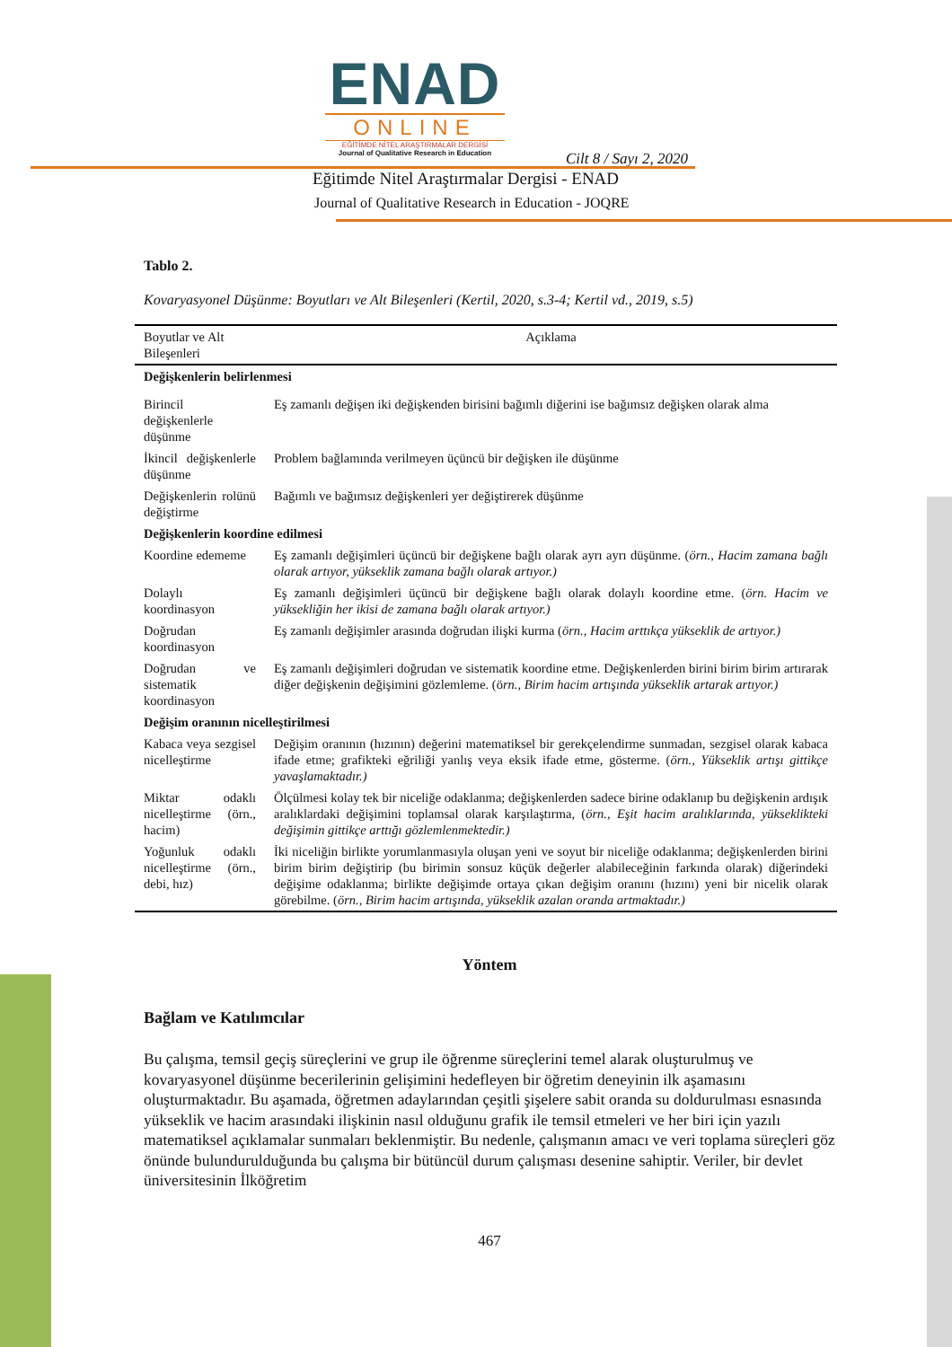ENAD
ONLINE
EĞİTİMDE NİTEL ARAŞTIRMALAR DERGİSİ
Journal of Qualitative Research in Education
Cilt 8 / Sayı 2, 2020
Eğitimde Nitel Araştırmalar Dergisi - ENAD
Journal of Qualitative Research in Education - JOQRE
Tablo 2.
Kovaryasyonel Düşünme: Boyutları ve Alt Bileşenleri (Kertil, 2020, s.3-4; Kertil vd., 2019, s.5)
| Boyutlar ve Alt Bileşenleri | Açıklama |
| --- | --- |
| Değişkenlerin belirlenmesi | |
| Birincil değişkenlerle düşünme | Eş zamanlı değişen iki değişkenden birisini bağımlı diğerini ise bağımsız değişken olarak alma |
| İkincil değişkenlerle düşünme | Problem bağlamında verilmeyen üçüncü bir değişken ile düşünme |
| Değişkenlerin rolünü değiştirme | Bağımlı ve bağımsız değişkenleri yer değiştirerek düşünme |
| Değişkenlerin koordine edilmesi | |
| Koordine edememe | Eş zamanlı değişimleri üçüncü bir değişkene bağlı olarak ayrı ayrı düşünme. ( örn., Hacim zamana bağlı olarak artıyor, yükseklik zamana bağlı olarak artıyor.) |
| Dolaylı koordinasyon | Eş zamanlı değişimleri üçüncü bir değişkene bağlı olarak dolaylı koordine etme. ( örn. Hacim ve yüksekliğin her ikisi de zamana bağlı olarak artıyor.) |
| Doğrudan koordinasyon | Eş zamanlı değişimler arasında doğrudan ilişki kurma ( örn., Hacim arttıkça yükseklik de artıyor.) |
| Doğrudan ve sistematik koordinasyon | Eş zamanlı değişimleri doğrudan ve sistematik koordine etme. Değişkenlerden birini birim birim artırarak diğer değişkenin değişimini gözlemleme. (ö rn., Birim hacim artışında yükseklik artarak artıyor.) |
| Değişim oranının nicelleştirilmesi | |
| Kabaca veya sezgisel nicelleştirme | Değişim oranının (hızının) değerini matematiksel bir gerekçelendirme sunmadan, sezgisel olarak kabaca ifade etme; grafikteki eğriliği yanlış veya eksik ifade etme, gösterme. ( örn., Yükseklik artışı gittikçe yavaşlamaktadır.) |
| Miktar odaklı nicelleştirme (örn., hacim) | Ölçülmesi kolay tek bir niceliğe odaklanma; değişkenlerden sadece birine odaklanıp bu değişkenin ardışık aralıklardaki değişimini toplamsal olarak karşılaştırma, ( örn., Eşit hacim aralıklarında, yükseklikteki değişimin gittikçe arttığı gözlemlenmektedir.) |
| Yoğunluk odaklı nicelleştirme (örn., debi, hız) | İki niceliğin birlikte yorumlanmasıyla oluşan yeni ve soyut bir niceliğe odaklanma; değişkenlerden birini birim birim değiştirip (bu birimin sonsuz küçük değerler alabileceğinin farkında olarak) diğerindeki değişime odaklanma; birlikte değişimde ortaya çıkan değişim oranını (hızını) yeni bir nicelik olarak görebilme. ( örn., Birim hacim artışında, yükseklik azalan oranda artmaktadır.) |
Yöntem
Bağlam ve Katılımcılar
Bu çalışma, temsil geçiş süreçlerini ve grup ile öğrenme süreçlerini temel alarak oluşturulmuş ve kovaryasyonel düşünme becerilerinin gelişimini hedefleyen bir öğretim deneyinin ilk aşamasını oluşturmaktadır. Bu aşamada, öğretmen adaylarından çeşitli şişelere sabit oranda su doldurulması esnasında yükseklik ve hacim arasındaki ilişkinin nasıl olduğunu grafik ile temsil etmeleri ve her biri için yazılı matematiksel açıklamalar sunmaları beklenmiştir. Bu nedenle, çalışmanın amacı ve veri toplama süreçleri göz önünde bulundurulduğunda bu çalışma bir bütüncül durum çalışması desenine sahiptir. Veriler, bir devlet üniversitesinin İlköğretim
467